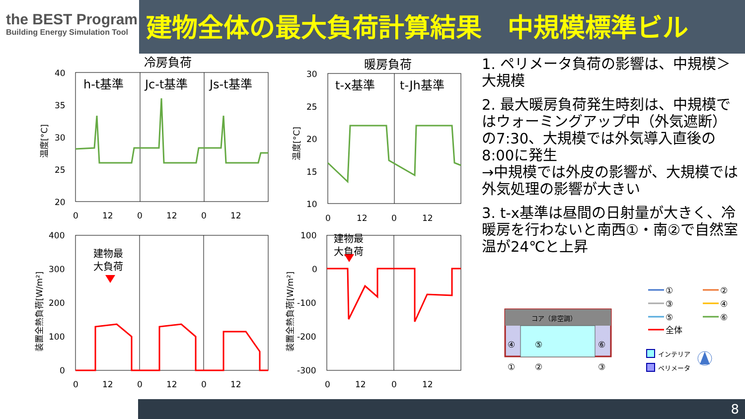the BEST Program
Building Energy Simulation Tool
建物全体の最大負荷計算結果　中規模標準ビル
1. ペリメータ負荷の影響は、中規模＞大規模
2. 最大暖房負荷発生時刻は、中規模ではウォーミングアップ中（外気遮断）の7:30、大規模では外気導入直後の8:00に発生
→中規模では外皮の影響が、大規模では外気処理の影響が大きい
3. t-x基準は昼間の日射量が大きく、冷暖房を行わないと南西①・南②で自然室温が24℃と上昇
冷房負荷
h-t基準
Jc-t基準
Js-t基準
40
35
30
25
20
0
12
0
12
0
12
温度[°C]
暖房負荷
t-x基準
t-Jh基準
30
25
20
15
10
0
12
0
12
温度[°C]
400
300
200
100
0
0
12
0
12
0
12
装置全熱負荷[W/m²]
建物最
大負荷
100
0
-100
-200
-300
0
12
0
12
装置全熱負荷[W/m²]
建物最
大負荷
コア（非空調）
④
⑤
⑥
①
②
③
①
②
③
④
⑤
⑥
全体
インテリア
ペリメータ
8